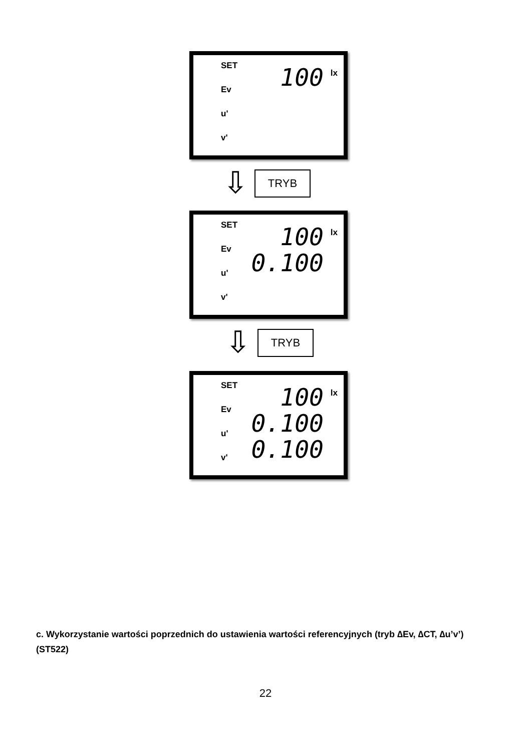SET
Ev
u'
v'
100
lx
⇩ TRYB
SET
Ev
u'
v'
100
0.100
lx
⇩ TRYB
SET
Ev
u'
v'
100
0.100
0.100
lx
c. Wykorzystanie wartości poprzednich do ustawienia wartości referencyjnych (tryb ∆Ev, ∆CT, ∆u’v’) (ST522)
22